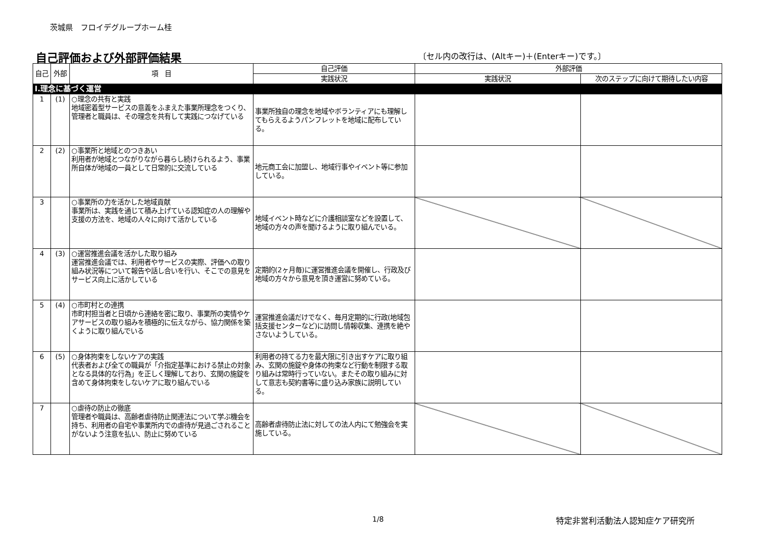茨城県　フロイデグループホーム桂
自己評価および外部評価結果
〔セル内の改行は、(Altキー)＋(Enterキー)です。〕
| 自己 | 外部 | 項 目 | 自己評価 | 外部評価 | |
| --- | --- | --- | --- | --- | --- |
| | | | 実践状況 | 実践状況 | 次のステップに向けて期待したい内容 |
| Ⅰ.理念に基づく運営 | | | | | |
| 1 | (1) | ○理念の共有と実践 地域密着型サービスの意義をふまえた事業所理念をつくり、管理者と職員は、その理念を共有して実践につなげている | 事業所独自の理念を地域やボランティアにも理解してもらえるようパンフレットを地域に配布している。 | | |
| 2 | (2) | ○事業所と地域とのつきあい 利用者が地域とつながりながら暮らし続けられるよう、事業所自体が地域の一員として日常的に交流している | 地元商工会に加盟し、地域行事やイベント等に参加している。 | | |
| 3 | | ○事業所の力を活かした地域貢献 事業所は、実践を通じて積み上げている認知症の人の理解や支援の方法を、地域の人々に向けて活かしている | 地域イベント時などに介護相談室などを設置して、地域の方々の声を聞けるように取り組んでいる。 | | |
| 4 | (3) | ○運営推進会議を活かした取り組み 運営推進会議では、利用者やサービスの実際、評価への取り組み状況等について報告や話し合いを行い、そこでの意見をサービス向上に活かしている | 定期的(2ヶ月毎)に運営推進会議を開催し、行政及び地域の方々から意見を頂き運営に努めている。 | | |
| 5 | (4) | ○市町村との連携 市町村担当者と日頃から連絡を密に取り、事業所の実情やケアサービスの取り組みを積極的に伝えながら、協力関係を築くように取り組んでいる | 運営推進会議だけでなく、毎月定期的に行政(地域包括支援センターなど)に訪問し情報収集、連携を絶やさないようしている。 | | |
| 6 | (5) | ○身体拘束をしないケアの実践 代表者および全ての職員が「介指定基準における禁止の対象となる具体的な行為」を正しく理解しており、玄関の施錠を含めて身体拘束をしないケアに取り組んでいる | 利用者の持てる力を最大限に引き出すケアに取り組み、玄関の施錠や身体の拘束など行動を制限する取り組みは常時行っていない。またその取り組みに対して意志も契約書等に盛り込み家族に説明している。 | | |
| 7 | | ○虐待の防止の徹底 管理者や職員は、高齢者虐待防止関連法について学ぶ機会を持ち、利用者の自宅や事業所内での虐待が見過ごされることがないよう注意を払い、防止に努めている | 高齢者虐待防止法に対しての法人内にて勉強会を実施している。 | | |
1/8 特定非営利活動法人認知症ケア研究所